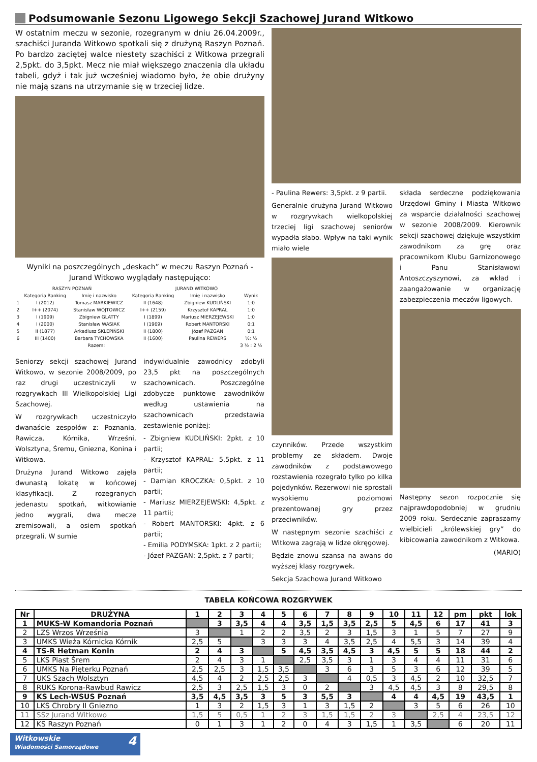Podsumowanie Sezonu Ligowego Sekcji Szachowej Jurand Witkowo
W ostatnim meczu w sezonie, rozegranym w dniu 26.04.2009r., szachiści Juranda Witkowo spotkali się z drużyną Raszyn Poznań. Po bardzo zaciętej walce niestety szachiści z Witkowa przegrali 2,5pkt. do 3,5pkt. Mecz nie miał większego znaczenia dla układu tabeli, gdyż i tak już wcześniej wiadomo było, że obie drużyny nie mają szans na utrzymanie się w trzeciej lidze.
Wyniki na poszczególnych „deskach” w meczu Raszyn Poznań - Jurand Witkowo wyglądały następująco:
| RASZYN POZNAŃ | | | JURAND WITKOWO | | |
| --- | --- | --- | --- | --- | --- |
| | Kategoria Ranking | Imię i nazwisko | Kategoria Ranking | Imię i nazwisko | Wynik |
| 1 | I (2012) | Tomasz MARKIEWICZ | II (1648) | Zbigniew KUDLIŃSKI | 1:0 |
| 2 | I++ (2074) | Stanisław WÓJTOWICZ | I++ (2159) | Krzysztof KAPRAL | 1:0 |
| 3 | I (1909) | Zbigniew GLATTY | I (1899) | Mariusz MIERZEJEWSKI | 1:0 |
| 4 | I (2000) | Stanisław WASIAK | I (1969) | Robert MANTORSKI | 0:1 |
| 5 | II (1877) | Arkadiusz SKLEPIŃSKI | II (1800) | Józef PAZGAN | 0:1 |
| 6 | III (1400) | Barbara TYCHOWSKA | II (1600) | Paulina REWERS | ½: ½ |
| Razem: | | | | | 3 ½ : 2 ½ |
Seniorzy sekcji szachowej Jurand Witkowo, w sezonie 2008/2009, po raz drugi uczestniczyli w rozgrywkach III Wielkopolskiej Ligi Szachowej.
W rozgrywkach uczestniczyło dwanaście zespołów z: Poznania, Rawicza, Kórnika, Wrześni, Wolsztyna, Śremu, Gniezna, Konina i Witkowa.
Drużyna Jurand Witkowo zajęła dwunastą lokatę w końcowej klasyfikacji. Z rozegranych jedenastu spotkań, witkowianie jedno wygrali, dwa mecze zremisowali, a osiem spotkań przegrali. W sumie
indywidualnie zawodnicy zdobyli 23,5 pkt na poszczególnych szachownicach. Poszczególne zdobycze punktowe zawodników według ustawienia na szachownicach przedstawia zestawienie poniżej:
- Zbigniew KUDLIŃSKI: 2pkt. z 10 partii;
- Krzysztof KAPRAL: 5,5pkt. z 11 partii;
- Damian KROCZKA: 0,5pkt. z 10 partii;
- Mariusz MIERZEJEWSKI: 4,5pkt. z 11 partii;
- Robert MANTORSKI: 4pkt. z 6 partii;
- Emilia PODYMSKA: 1pkt. z 2 partii;
- Józef PAZGAN: 2,5pkt. z 7 partii;
- Paulina Rewers: 3,5pkt. z 9 partii.
Generalnie drużyna Jurand Witkowo w rozgrywkach wielkopolskiej trzeciej ligi szachowej seniorów wypadła słabo. Wpływ na taki wynik miało wiele
czynników. Przede wszystkim problemy ze składem. Dwoje zawodników z podstawowego rozstawienia rozegrało tylko po kilka pojedynków. Rezerwowi nie sprostali wysokiemu poziomowi prezentowanej gry przez przeciwników.
W następnym sezonie szachiści z Witkowa zagrają w lidze okręgowej.
Będzie znowu szansa na awans do wyższej klasy rozgrywek.
Sekcja Szachowa Jurand Witkowo
składa serdeczne podziękowania Urzędowi Gminy i Miasta Witkowo za wsparcie działalności szachowej w sezonie 2008/2009. Kierownik sekcji szachowej dziękuje wszystkim zawodnikom za grę oraz pracownikom Klubu Garnizonowego i Panu Stanisławowi Antoszczyszynowi, za wkład i zaangażowanie w organizację zabezpieczenia meczów ligowych.
Następny sezon rozpocznie się najprawdopodobniej w grudniu 2009 roku. Serdecznie zapraszamy wielbicieli „królewskiej gry” do kibicowania zawodnikom z Witkowa.
(MARIO)
TABELA KOŃCOWA ROZGRYWEK
| Nr | DRUŻYNA | 1 | 2 | 3 | 4 | 5 | 6 | 7 | 8 | 9 | 10 | 11 | 12 | pm | pkt | lok |
| --- | --- | --- | --- | --- | --- | --- | --- | --- | --- | --- | --- | --- | --- | --- | --- | --- |
| 1 | MUKS-W Komandoria Poznań | | 3 | 3,5 | 4 | 4 | 3,5 | 1,5 | 3,5 | 2,5 | 5 | 4,5 | 6 | 17 | 41 | 3 |
| 2 | LZS Wrzos Września | 3 | | 1 | 2 | 2 | 3,5 | 2 | 3 | 1,5 | 3 | 1 | 5 | 7 | 27 | 9 |
| 3 | UMKS Wieża Kórnicka Kórnik | 2,5 | 5 | | 3 | 3 | 3 | 4 | 3,5 | 2,5 | 4 | 5,5 | 3 | 14 | 39 | 4 |
| 4 | TS-R Hetman Konin | 2 | 4 | 3 | | 5 | 4,5 | 3,5 | 4,5 | 3 | 4,5 | 5 | 5 | 18 | 44 | 2 |
| 5 | LKS Piast Śrem | 2 | 4 | 3 | 1 | | 2,5 | 3,5 | 3 | 1 | 3 | 4 | 4 | 11 | 31 | 6 |
| 6 | UMKS Na Pięterku Poznań | 2,5 | 2,5 | 3 | 1,5 | 3,5 | | 3 | 6 | 3 | 5 | 3 | 6 | 12 | 39 | 5 |
| 7 | UKS Szach Wolsztyn | 4,5 | 4 | 2 | 2,5 | 2,5 | 3 | | 4 | 0,5 | 3 | 4,5 | 2 | 10 | 32,5 | 7 |
| 8 | RUKS Korona-Rawbud Rawicz | 2,5 | 3 | 2,5 | 1,5 | 3 | 0 | 2 | | 3 | 4,5 | 4,5 | 3 | 8 | 29,5 | 8 |
| 9 | KS Lech-WSUS Poznań | 3,5 | 4,5 | 3,5 | 3 | 5 | 3 | 5,5 | 3 | | 4 | 4 | 4,5 | 19 | 43,5 | 1 |
| 10 | LKS Chrobry II Gniezno | 1 | 3 | 2 | 1,5 | 3 | 1 | 3 | 1,5 | 2 | | 3 | 5 | 6 | 26 | 10 |
| 11 | SSz Jurand Witkowo | 1,5 | 5 | 0,5 | 1 | 2 | 3 | 1,5 | 1,5 | 2 | 3 | | 2,5 | 4 | 23,5 | 12 |
| 12 | KS Raszyn Poznań | 0 | 1 | 3 | 1 | 2 | 0 | 4 | 3 | 1,5 | 1 | 3,5 | | 6 | 20 | 11 |
Witkowskie 4
Wiadomości Samorządowe